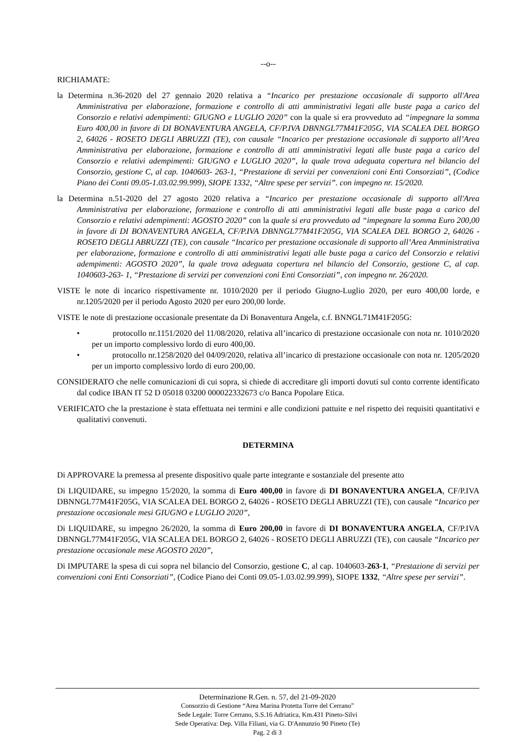--o--
RICHIAMATE:
la Determina n.36-2020 del 27 gennaio 2020 relativa a “Incarico per prestazione occasionale di supporto all'Area Amministrativa per elaborazione, formazione e controllo di atti amministrativi legati alle buste paga a carico del Consorzio e relativi adempimenti: GIUGNO e LUGLIO 2020” con la quale si era provveduto ad “impegnare la somma Euro 400,00 in favore di DI BONAVENTURA ANGELA, CF/P.IVA DBNNGL77M41F205G, VIA SCALEA DEL BORGO 2, 64026 - ROSETO DEGLI ABRUZZI (TE), con causale “Incarico per prestazione occasionale di supporto all’Area Amministrativa per elaborazione, formazione e controllo di atti amministrativi legati alle buste paga a carico del Consorzio e relativi adempimenti: GIUGNO e LUGLIO 2020”, la quale trova adeguata copertura nel bilancio del Consorzio, gestione C, al cap. 1040603- 263-1, “Prestazione di servizi per convenzioni coni Enti Consorziati”, (Codice Piano dei Conti 09.05-1.03.02.99.999), SIOPE 1332, “Altre spese per servizi”. con impegno nr. 15/2020.
la Determina n.51-2020 del 27 agosto 2020 relativa a “Incarico per prestazione occasionale di supporto all'Area Amministrativa per elaborazione, formazione e controllo di atti amministrativi legati alle buste paga a carico del Consorzio e relativi adempimenti: AGOSTO 2020” con la quale si era provveduto ad “impegnare la somma Euro 200,00 in favore di DI BONAVENTURA ANGELA, CF/P.IVA DBNNGL77M41F205G, VIA SCALEA DEL BORGO 2, 64026 - ROSETO DEGLI ABRUZZI (TE), con causale “Incarico per prestazione occasionale di supporto all’Area Amministrativa per elaborazione, formazione e controllo di atti amministrativi legati alle buste paga a carico del Consorzio e relativi adempimenti: AGOSTO 2020”, la quale trova adeguata copertura nel bilancio del Consorzio, gestione C, al cap. 1040603-263- 1, “Prestazione di servizi per convenzioni coni Enti Consorziati”, con impegno nr. 26/2020.
VISTE le note di incarico rispettivamente nr. 1010/2020 per il periodo Giugno-Luglio 2020, per euro 400,00 lorde, e nr.1205/2020 per il periodo Agosto 2020 per euro 200,00 lorde.
VISTE le note di prestazione occasionale presentate da Di Bonaventura Angela, c.f. BNNGL71M41F205G:
• protocollo nr.1151/2020 del 11/08/2020, relativa all’incarico di prestazione occasionale con nota nr. 1010/2020 per un importo complessivo lordo di euro 400,00.
• protocollo nr.1258/2020 del 04/09/2020, relativa all’incarico di prestazione occasionale con nota nr. 1205/2020 per un importo complessivo lordo di euro 200,00.
CONSIDERATO che nelle comunicazioni di cui sopra, si chiede di accreditare gli importi dovuti sul conto corrente identificato dal codice IBAN IT 52 D 05018 03200 000022332673 c/o Banca Popolare Etica.
VERIFICATO che la prestazione è stata effettuata nei termini e alle condizioni pattuite e nel rispetto dei requisiti quantitativi e qualitativi convenuti.
DETERMINA
Di APPROVARE la premessa al presente dispositivo quale parte integrante e sostanziale del presente atto
Di LIQUIDARE, su impegno 15/2020, la somma di Euro 400,00 in favore di DI BONAVENTURA ANGELA, CF/P.IVA DBNNGL77M41F205G, VIA SCALEA DEL BORGO 2, 64026 - ROSETO DEGLI ABRUZZI (TE), con causale “Incarico per prestazione occasionale mesi GIUGNO e LUGLIO 2020”,
Di LIQUIDARE, su impegno 26/2020, la somma di Euro 200,00 in favore di DI BONAVENTURA ANGELA, CF/P.IVA DBNNGL77M41F205G, VIA SCALEA DEL BORGO 2, 64026 - ROSETO DEGLI ABRUZZI (TE), con causale “Incarico per prestazione occasionale mese AGOSTO 2020”,
Di IMPUTARE la spesa di cui sopra nel bilancio del Consorzio, gestione C, al cap. 1040603-263-1, “Prestazione di servizi per convenzioni coni Enti Consorziati”, (Codice Piano dei Conti 09.05-1.03.02.99.999), SIOPE 1332, “Altre spese per servizi”.
Determinazione R.Gen. n. 57, del 21-09-2020
Consorzio di Gestione “Area Marina Protetta Torre del Cerrano”
Sede Legale: Torre Cerrano, S.S.16 Adriatica, Km.431 Pineto-Silvi
Sede Operativa: Dep. Villa Filiani, via G. D'Annunzio 90 Pineto (Te)
Pag. 2 di 3